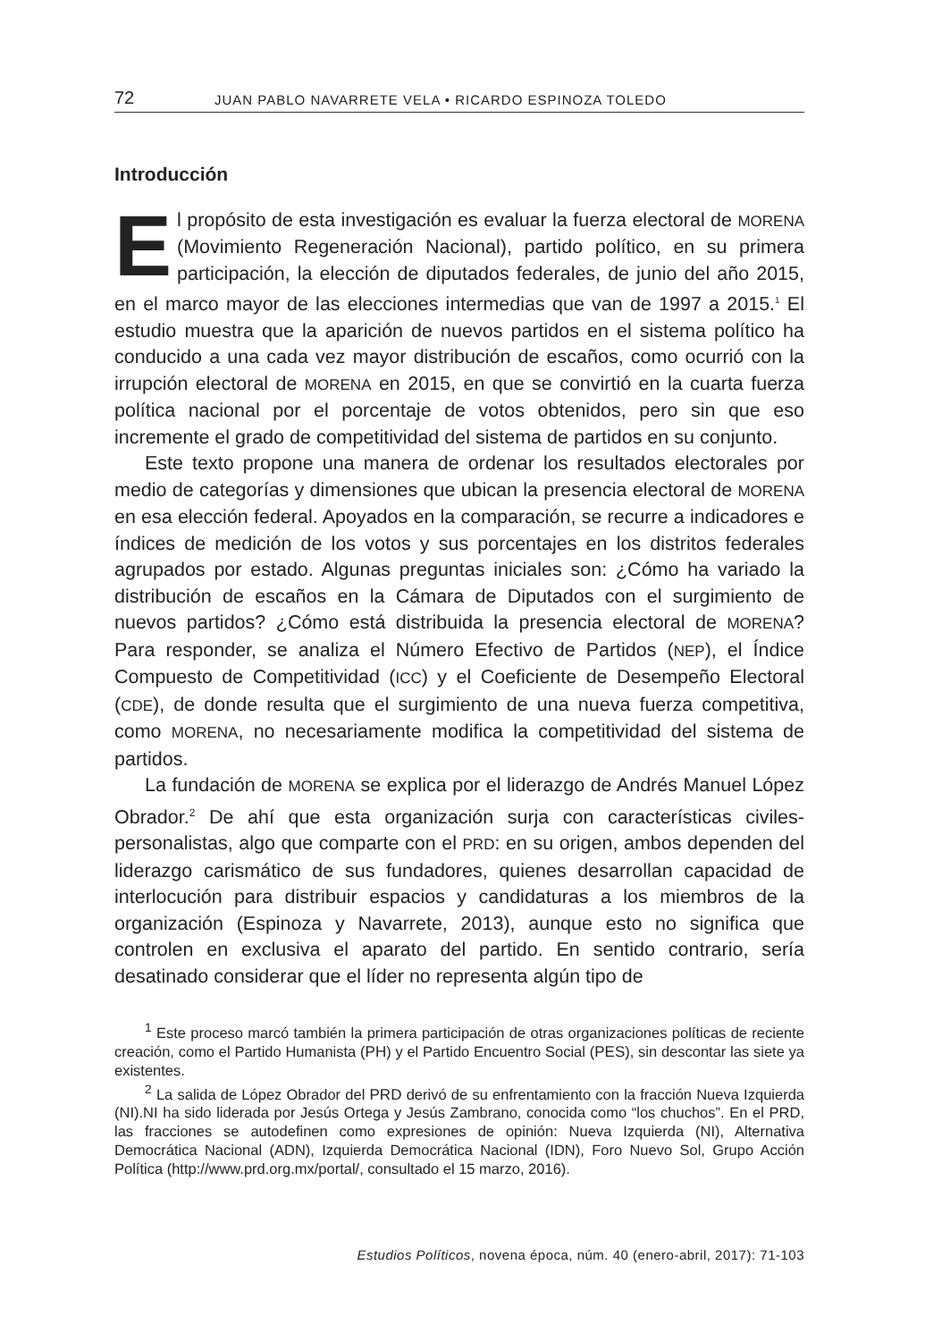72 JUAN PABLO NAVARRETE VELA • RICARDO ESPINOZA TOLEDO
Introducción
El propósito de esta investigación es evaluar la fuerza electoral de MORENA (Movimiento Regeneración Nacional), partido político, en su primera participación, la elección de diputados federales, de junio del año 2015, en el marco mayor de las elecciones intermedias que van de 1997 a 2015.<sup>1</sup> El estudio muestra que la aparición de nuevos partidos en el sistema político ha conducido a una cada vez mayor distribución de escaños, como ocurrió con la irrupción electoral de MORENA en 2015, en que se convirtió en la cuarta fuerza política nacional por el porcentaje de votos obtenidos, pero sin que eso incremente el grado de competitividad del sistema de partidos en su conjunto.
Este texto propone una manera de ordenar los resultados electorales por medio de categorías y dimensiones que ubican la presencia electoral de MORENA en esa elección federal. Apoyados en la comparación, se recurre a indicadores e índices de medición de los votos y sus porcentajes en los distritos federales agrupados por estado. Algunas preguntas iniciales son: ¿Cómo ha variado la distribución de escaños en la Cámara de Diputados con el surgimiento de nuevos partidos? ¿Cómo está distribuida la presencia electoral de MORENA? Para responder, se analiza el Número Efectivo de Partidos (NEP), el Índice Compuesto de Competitividad (ICC) y el Coeficiente de Desempeño Electoral (CDE), de donde resulta que el surgimiento de una nueva fuerza competitiva, como MORENA, no necesariamente modifica la competitividad del sistema de partidos.
La fundación de MORENA se explica por el liderazgo de Andrés Manuel López Obrador.<sup>2</sup> De ahí que esta organización surja con características civiles-personalistas, algo que comparte con el PRD: en su origen, ambos dependen del liderazgo carismático de sus fundadores, quienes desarrollan capacidad de interlocución para distribuir espacios y candidaturas a los miembros de la organización (Espinoza y Navarrete, 2013), aunque esto no significa que controlen en exclusiva el aparato del partido. En sentido contrario, sería desatinado considerar que el líder no representa algún tipo de
<sup>1</sup> Este proceso marcó también la primera participación de otras organizaciones políticas de reciente creación, como el Partido Humanista (PH) y el Partido Encuentro Social (PES), sin descontar las siete ya existentes.
<sup>2</sup> La salida de López Obrador del PRD derivó de su enfrentamiento con la fracción Nueva Izquierda (NI).NI ha sido liderada por Jesús Ortega y Jesús Zambrano, conocida como “los chuchos”. En el PRD, las fracciones se autodefinen como expresiones de opinión: Nueva Izquierda (NI), Alternativa Democrática Nacional (ADN), Izquierda Democrática Nacional (IDN), Foro Nuevo Sol, Grupo Acción Política (http://www.prd.org.mx/portal/, consultado el 15 marzo, 2016).
Estudios Políticos, novena época, núm. 40 (enero-abril, 2017): 71-103